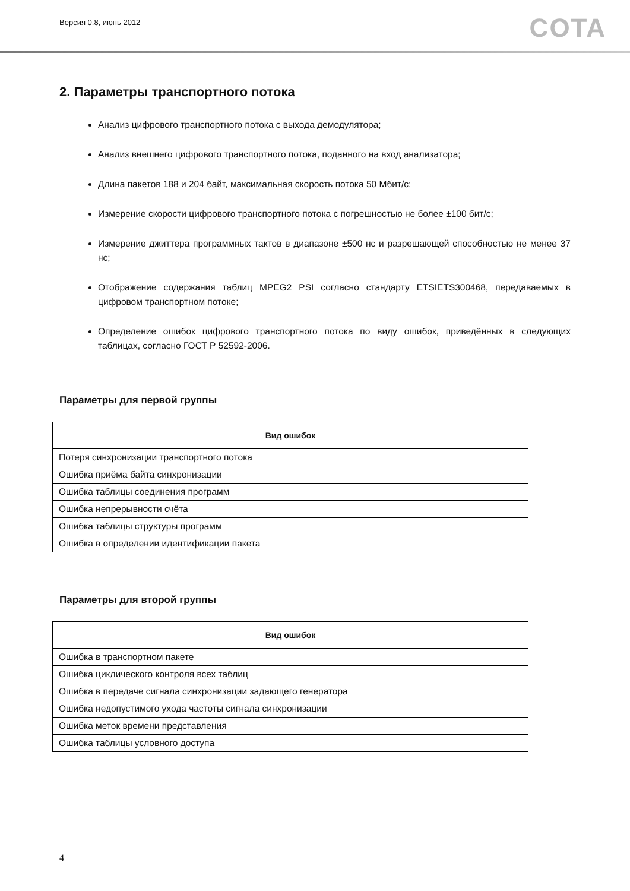Версия 0.8, июнь 2012
COTA
2. Параметры транспортного потока
Анализ цифрового транспортного потока с выхода демодулятора;
Анализ внешнего цифрового транспортного потока, поданного на вход анализатора;
Длина пакетов 188 и 204 байт, максимальная скорость потока 50 Мбит/с;
Измерение скорости цифрового транспортного потока с погрешностью не более ±100 бит/с;
Измерение джиттера программных тактов в диапазоне ±500 нс и разрешающей способностью не менее 37 нс;
Отображение содержания таблиц MPEG2 PSI согласно стандарту ETSIETS300468, передаваемых в цифровом транспортном потоке;
Определение ошибок цифрового транспортного потока по виду ошибок, приведённых в следующих таблицах, согласно ГОСТ Р 52592-2006.
Параметры для первой группы
| Вид ошибок |
| --- |
| Потеря синхронизации транспортного потока |
| Ошибка приёма байта синхронизации |
| Ошибка таблицы соединения программ |
| Ошибка непрерывности счёта |
| Ошибка таблицы структуры программ |
| Ошибка в определении идентификации пакета |
Параметры для второй группы
| Вид ошибок |
| --- |
| Ошибка в транспортном пакете |
| Ошибка циклического контроля всех таблиц |
| Ошибка в передаче сигнала синхронизации задающего генератора |
| Ошибка недопустимого ухода частоты сигнала синхронизации |
| Ошибка меток времени представления |
| Ошибка таблицы условного доступа |
4